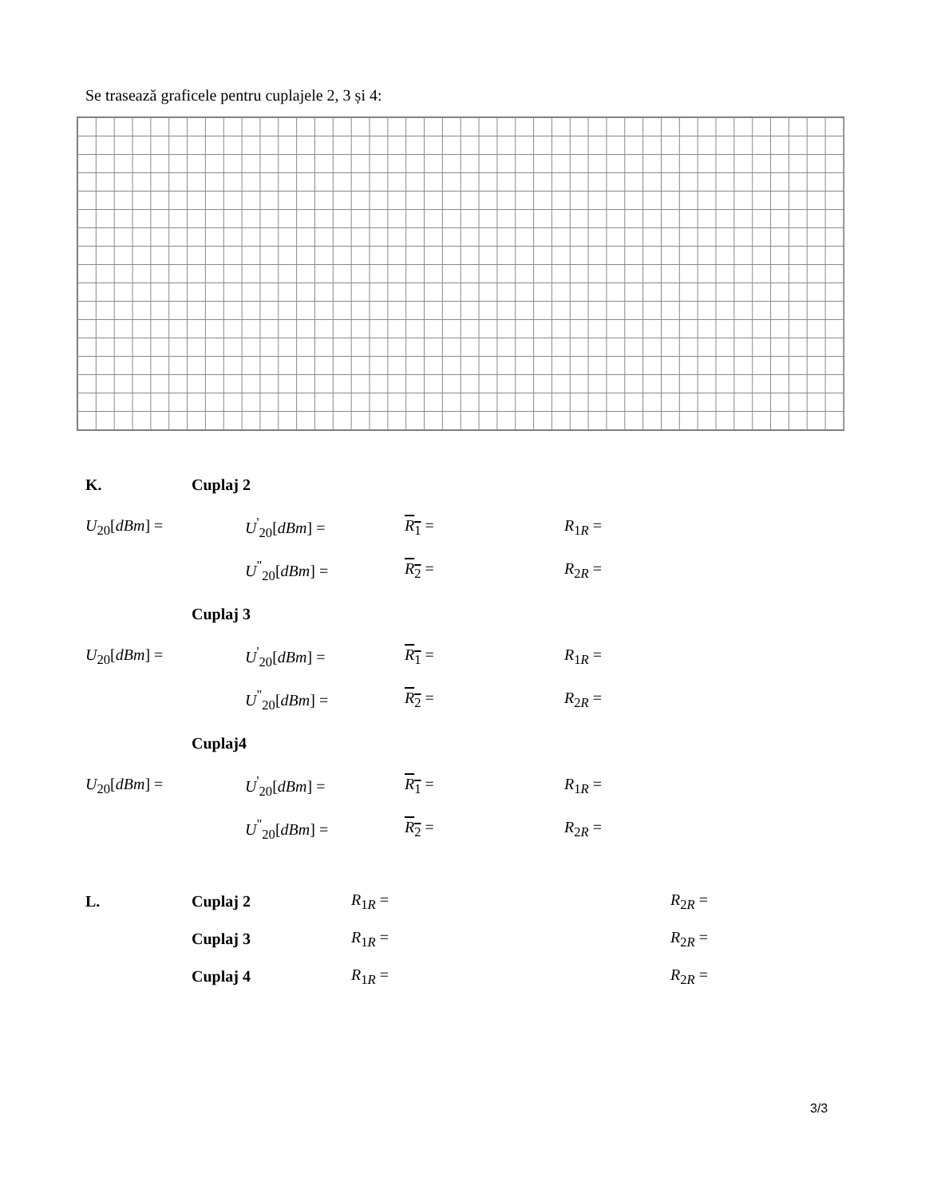Se trasează graficele pentru cuplajele 2, 3 și 4:
K. Cuplaj 2
U<sub>20</sub>[dBm] = U<sup>'</sup><sub>20</sub>[dBm] = R<sub>1</sub> = R<sub>1R</sub> =
U<sup>"</sup><sub>20</sub>[dBm] = R<sub>2</sub> = R<sub>2R</sub> =
Cuplaj 3
U<sub>20</sub>[dBm] = U<sup>'</sup><sub>20</sub>[dBm] = R<sub>1</sub> = R<sub>1R</sub> =
U<sup>"</sup><sub>20</sub>[dBm] = R<sub>2</sub> = R<sub>2R</sub> =
Cuplaj4
U<sub>20</sub>[dBm] = U<sup>'</sup><sub>20</sub>[dBm] = R<sub>1</sub> = R<sub>1R</sub> =
U<sup>"</sup><sub>20</sub>[dBm] = R<sub>2</sub> = R<sub>2R</sub> =
L. Cuplaj 2 R<sub>1R</sub> = R<sub>2R</sub> =
Cuplaj 3 R<sub>1R</sub> = R<sub>2R</sub> =
Cuplaj 4 R<sub>1R</sub> = R<sub>2R</sub> =
3/3